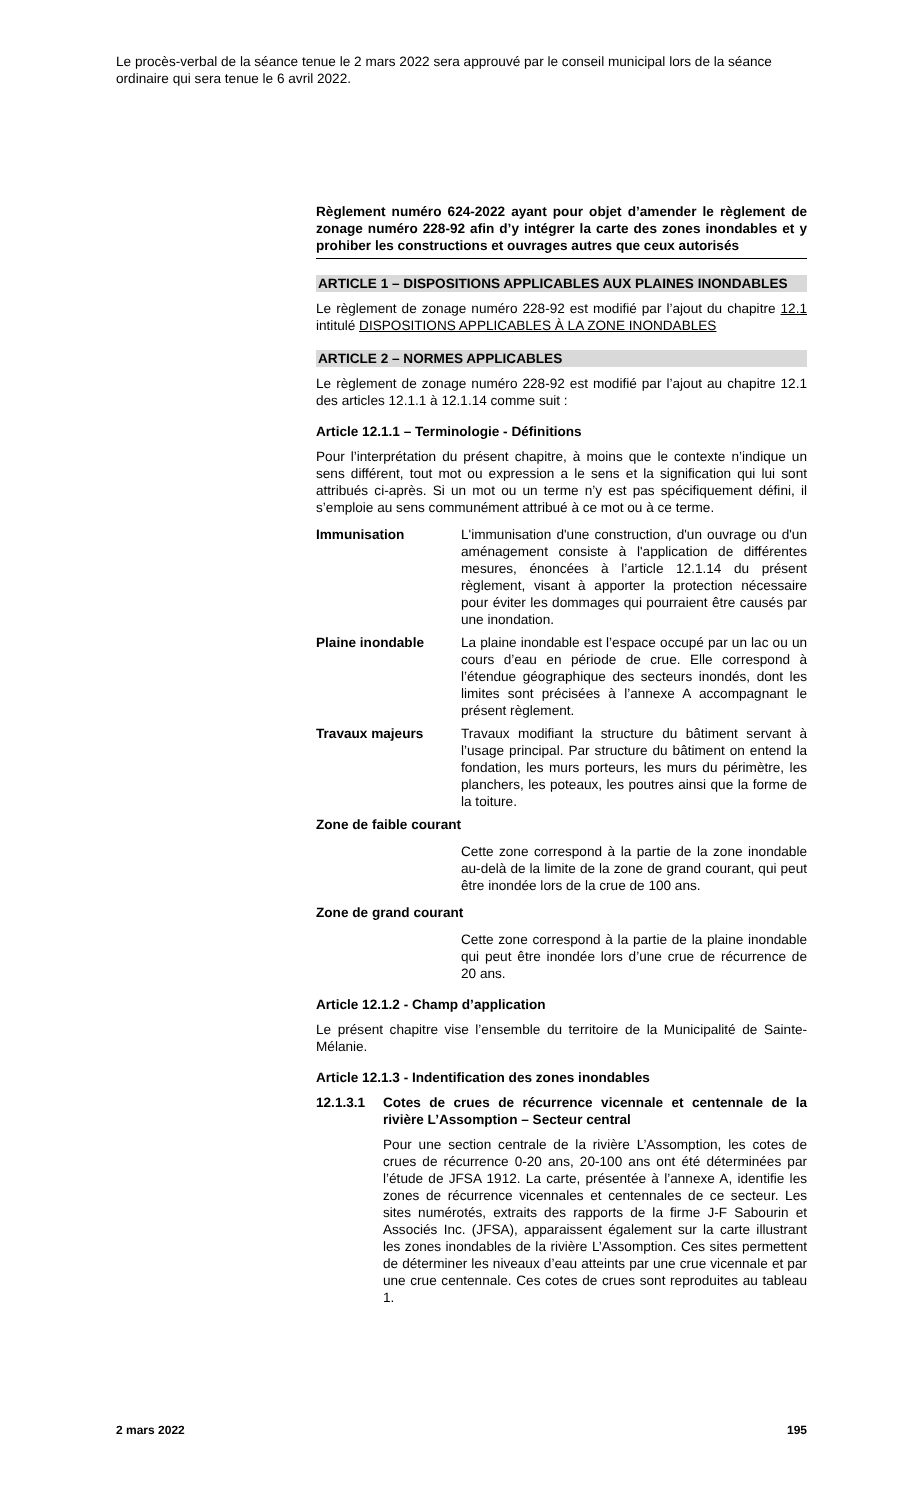Le procès-verbal de la séance tenue le 2 mars 2022 sera approuvé par le conseil municipal lors de la séance ordinaire qui sera tenue le 6 avril 2022.
Règlement numéro 624-2022 ayant pour objet d’amender le règlement de zonage numéro 228-92 afin d’y intégrer la carte des zones inondables et y prohiber les constructions et ouvrages autres que ceux autorisés
ARTICLE 1 – DISPOSITIONS APPLICABLES AUX PLAINES INONDABLES
Le règlement de zonage numéro 228-92 est modifié par l’ajout du chapitre 12.1 intitulé DISPOSITIONS APPLICABLES À LA ZONE INONDABLES
ARTICLE 2 – NORMES APPLICABLES
Le règlement de zonage numéro 228-92 est modifié par l’ajout au chapitre 12.1 des articles 12.1.1 à 12.1.14 comme suit :
Article 12.1.1 – Terminologie - Définitions
Pour l’interprétation du présent chapitre, à moins que le contexte n’indique un sens différent, tout mot ou expression a le sens et la signification qui lui sont attribués ci-après. Si un mot ou un terme n’y est pas spécifiquement défini, il s’emploie au sens communément attribué à ce mot ou à ce terme.
Immunisation L'immunisation d'une construction, d'un ouvrage ou d'un aménagement consiste à l'application de différentes mesures, énoncées à l’article 12.1.14 du présent règlement, visant à apporter la protection nécessaire pour éviter les dommages qui pourraient être causés par une inondation.
Plaine inondable La plaine inondable est l’espace occupé par un lac ou un cours d’eau en période de crue. Elle correspond à l’étendue géographique des secteurs inondés, dont les limites sont précisées à l’annexe A accompagnant le présent règlement.
Travaux majeurs Travaux modifiant la structure du bâtiment servant à l’usage principal. Par structure du bâtiment on entend la fondation, les murs porteurs, les murs du périmètre, les planchers, les poteaux, les poutres ainsi que la forme de la toiture.
Zone de faible courant
Cette zone correspond à la partie de la zone inondable au-delà de la limite de la zone de grand courant, qui peut être inondée lors de la crue de 100 ans.
Zone de grand courant
Cette zone correspond à la partie de la plaine inondable qui peut être inondée lors d’une crue de récurrence de 20 ans.
Article 12.1.2 - Champ d’application
Le présent chapitre vise l’ensemble du territoire de la Municipalité de Sainte-Mélanie.
Article 12.1.3 - Indentification des zones inondables
12.1.3.1 Cotes de crues de récurrence vicennale et centennale de la rivière L’Assomption – Secteur central
Pour une section centrale de la rivière L’Assomption, les cotes de crues de récurrence 0-20 ans, 20-100 ans ont été déterminées par l’étude de JFSA 1912. La carte, présentée à l’annexe A, identifie les zones de récurrence vicennales et centennales de ce secteur. Les sites numérotés, extraits des rapports de la firme J-F Sabourin et Associés Inc. (JFSA), apparaissent également sur la carte illustrant les zones inondables de la rivière L’Assomption. Ces sites permettent de déterminer les niveaux d’eau atteints par une crue vicennale et par une crue centennale. Ces cotes de crues sont reproduites au tableau 1.
2 mars 2022 195